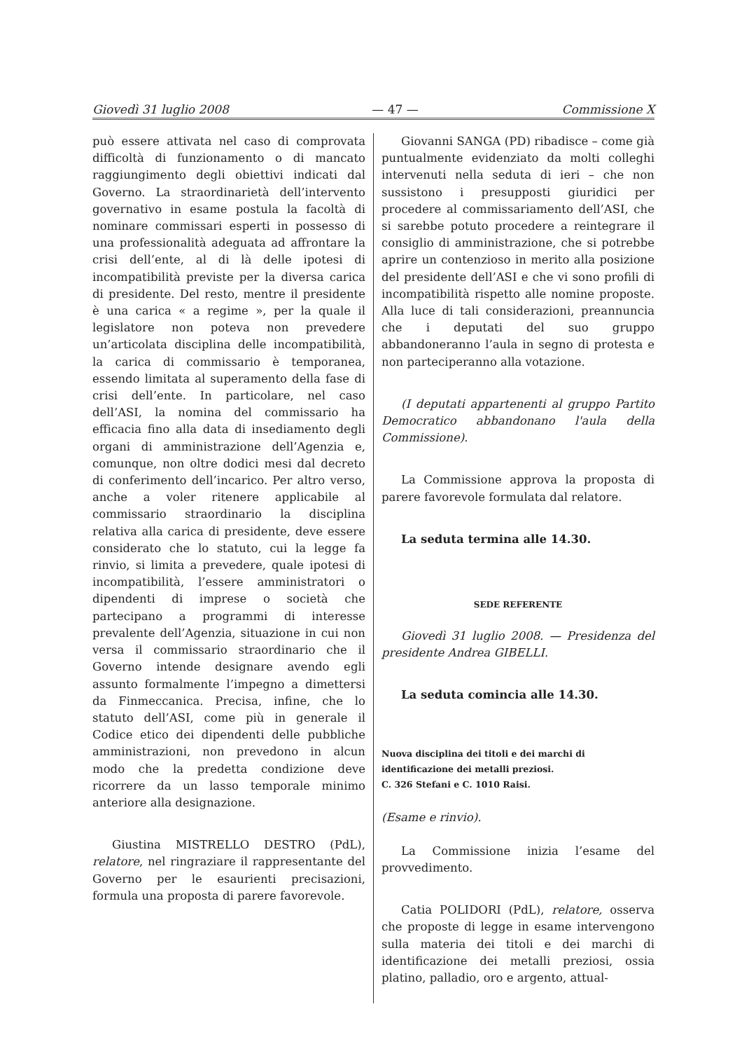Giovedì 31 luglio 2008 — 47 — Commissione X
può essere attivata nel caso di comprovata difficoltà di funzionamento o di mancato raggiungimento degli obiettivi indicati dal Governo. La straordinarietà dell’intervento governativo in esame postula la facoltà di nominare commissari esperti in possesso di una professionalità adeguata ad affrontare la crisi dell’ente, al di là delle ipotesi di incompatibilità previste per la diversa carica di presidente. Del resto, mentre il presidente è una carica « a regime », per la quale il legislatore non poteva non prevedere un’articolata disciplina delle incompatibilità, la carica di commissario è temporanea, essendo limitata al superamento della fase di crisi dell’ente. In particolare, nel caso dell’ASI, la nomina del commissario ha efficacia fino alla data di insediamento degli organi di amministrazione dell’Agenzia e, comunque, non oltre dodici mesi dal decreto di conferimento dell’incarico. Per altro verso, anche a voler ritenere applicabile al commissario straordinario la disciplina relativa alla carica di presidente, deve essere considerato che lo statuto, cui la legge fa rinvio, si limita a prevedere, quale ipotesi di incompatibilità, l’essere amministratori o dipendenti di imprese o società che partecipano a programmi di interesse prevalente dell’Agenzia, situazione in cui non versa il commissario straordinario che il Governo intende designare avendo egli assunto formalmente l’impegno a dimettersi da Finmeccanica. Precisa, infine, che lo statuto dell’ASI, come più in generale il Codice etico dei dipendenti delle pubbliche amministrazioni, non prevedono in alcun modo che la predetta condizione deve ricorrere da un lasso temporale minimo anteriore alla designazione.
Giustina MISTRELLO DESTRO (PdL), relatore, nel ringraziare il rappresentante del Governo per le esaurienti precisazioni, formula una proposta di parere favorevole.
Giovanni SANGA (PD) ribadisce – come già puntualmente evidenziato da molti colleghi intervenuti nella seduta di ieri – che non sussistono i presupposti giuridici per procedere al commissariamento dell’ASI, che si sarebbe potuto procedere a reintegrare il consiglio di amministrazione, che si potrebbe aprire un contenzioso in merito alla posizione del presidente dell’ASI e che vi sono profili di incompatibilità rispetto alle nomine proposte. Alla luce di tali considerazioni, preannuncia che i deputati del suo gruppo abbandoneranno l’aula in segno di protesta e non parteciperanno alla votazione.
(I deputati appartenenti al gruppo Partito Democratico abbandonano l'aula della Commissione).
La Commissione approva la proposta di parere favorevole formulata dal relatore.
La seduta termina alle 14.30.
SEDE REFERENTE
Giovedì 31 luglio 2008. — Presidenza del presidente Andrea GIBELLI.
La seduta comincia alle 14.30.
Nuova disciplina dei titoli e dei marchi di identificazione dei metalli preziosi.
C. 326 Stefani e C. 1010 Raisi.
(Esame e rinvio).
La Commissione inizia l’esame del provvedimento.
Catia POLIDORI (PdL), relatore, osserva che proposte di legge in esame intervengono sulla materia dei titoli e dei marchi di identificazione dei metalli preziosi, ossia platino, palladio, oro e argento, attual-